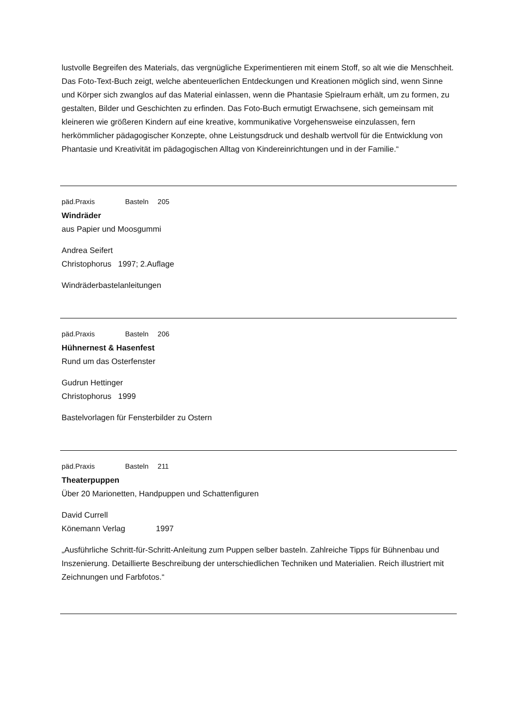lustvolle Begreifen des Materials, das vergnügliche Experimentieren mit einem Stoff, so alt wie die Menschheit. Das Foto-Text-Buch zeigt, welche abenteuerlichen Entdeckungen und Kreationen möglich sind, wenn Sinne und Körper sich zwanglos auf das Material einlassen, wenn die Phantasie Spielraum erhält, um zu formen, zu gestalten, Bilder und Geschichten zu erfinden. Das Foto-Buch ermutigt Erwachsene, sich gemeinsam mit kleineren wie größeren Kindern auf eine kreative, kommunikative Vorgehensweise einzulassen, fern herkömmlicher pädagogischer Konzepte, ohne Leistungsdruck und deshalb wertvoll für die Entwicklung von Phantasie und Kreativität im pädagogischen Alltag von Kindereinrichtungen und in der Familie.“
päd.Praxis Basteln 205
Windräder
aus Papier und Moosgummi
Andrea Seifert
Christophorus 1997; 2.Auflage
Windräderbastelanleitungen
päd.Praxis Basteln 206
Hühnernest & Hasenfest
Rund um das Osterfenster
Gudrun Hettinger
Christophorus 1999
Bastelvorlagen für Fensterbilder zu Ostern
päd.Praxis Basteln 211
Theaterpuppen
Über 20 Marionetten, Handpuppen und Schattenfiguren
David Currell
Könemann Verlag 1997
„Ausführliche Schritt-für-Schritt-Anleitung zum Puppen selber basteln. Zahlreiche Tipps für Bühnenbau und Inszenierung. Detaillierte Beschreibung der unterschiedlichen Techniken und Materialien. Reich illustriert mit Zeichnungen und Farbfotos.“